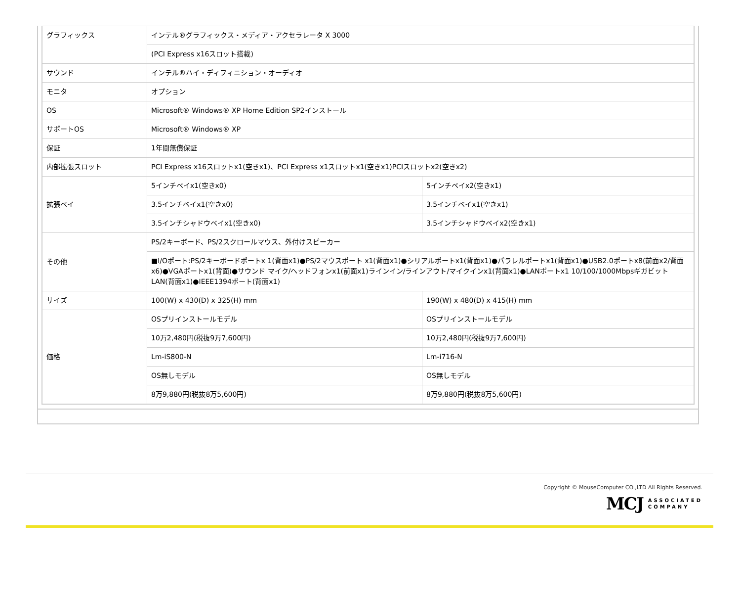| グラフィックス | インテル®グラフィックス・メディア・アクセラレータ X 3000 | |
| | (PCI Express x16スロット搭載) | |
| サウンド | インテル®ハイ・ディフィニション・オーディオ | |
| モニタ | オプション | |
| OS | Microsoft® Windows® XP Home Edition SP2インストール | |
| サポートOS | Microsoft® Windows® XP | |
| 保証 | 1年間無償保証 | |
| 内部拡張スロット | PCI Express x16スロットx1(空きx1)、PCI Express x1スロットx1(空きx1)PCIスロットx2(空きx2) | |
| 拡張ベイ | 5インチベイx1(空きx0) | 5インチベイx2(空きx1) |
| | 3.5インチベイx1(空きx0) | 3.5インチベイx1(空きx1) |
| | 3.5インチシャドウベイx1(空きx0) | 3.5インチシャドウベイx2(空きx1) |
| その他 | PS/2キーボード、PS/2スクロールマウス、外付けスピーカー | |
| | ■I/Oポート:PS/2キーボードポートx 1(背面x1)●PS/2マウスポート x1(背面x1)●シリアルポートx1(背面x1)●パラレルポートx1(背面x1)●USB2.0ポートx8(前面x2/背面x6)●VGAポートx1(背面)●サウンド マイク/ヘッドフォンx1(前面x1)ラインイン/ラインアウト/マイクインx1(背面x1)●LANポートx1 10/100/1000MbpsギガビットLAN(背面x1)●IEEE1394ポート(背面x1) | |
| サイズ | 100(W) x 430(D) x 325(H) mm | 190(W) x 480(D) x 415(H) mm |
| 価格 | OSプリインストールモデル | OSプリインストールモデル |
| | 10万2,480円(税抜9万7,600円) | 10万2,480円(税抜9万7,600円) |
| | Lm-iS800-N | Lm-i716-N |
| | OS無しモデル | OS無しモデル |
| | 8万9,880円(税抜8万5,600円) | 8万9,880円(税抜8万5,600円) |
Copyright © MouseComputer CO.,LTD All Rights Reserved.
MCJ ASSOCIATED
COMPANY